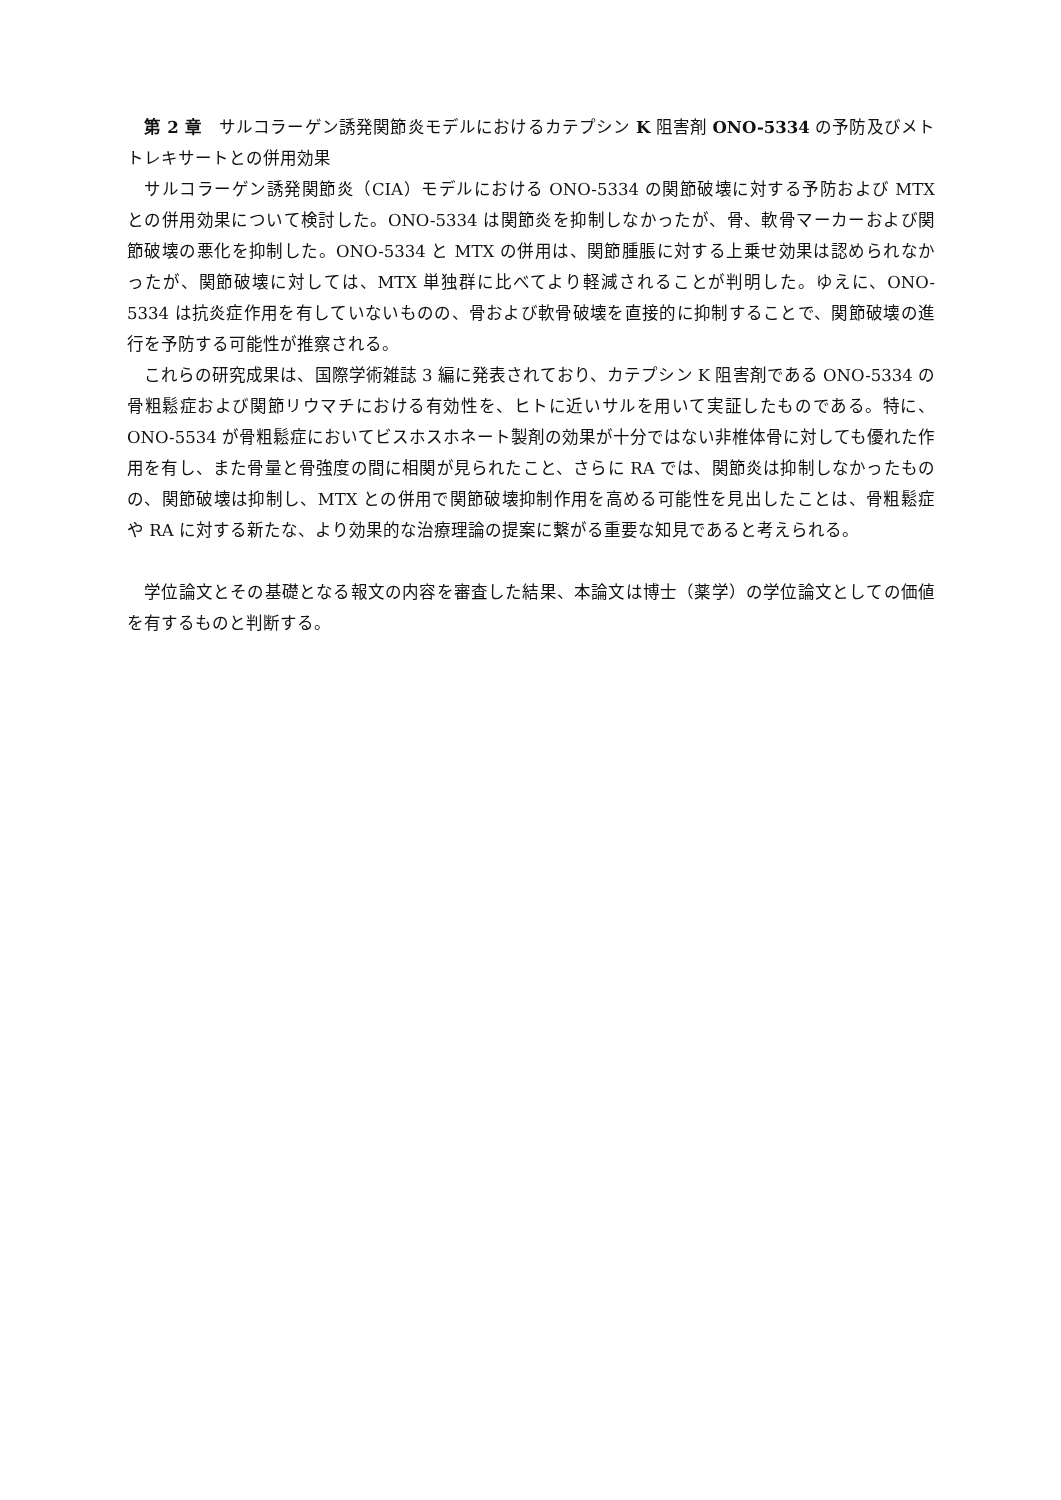第 2 章　サルコラーゲン誘発関節炎モデルにおけるカテプシン K 阻害剤 ONO-5334 の予防及びメトトレキサートとの併用効果
　サルコラーゲン誘発関節炎（CIA）モデルにおける ONO-5334 の関節破壊に対する予防および MTX との併用効果について検討した。ONO-5334 は関節炎を抑制しなかったが、骨、軟骨マーカーおよび関節破壊の悪化を抑制した。ONO-5334 と MTX の併用は、関節腫脹に対する上乗せ効果は認められなかったが、関節破壊に対しては、MTX 単独群に比べてより軽減されることが判明した。ゆえに、ONO-5334 は抗炎症作用を有していないものの、骨および軟骨破壊を直接的に抑制することで、関節破壊の進行を予防する可能性が推察される。
　これらの研究成果は、国際学術雑誌 3 編に発表されており、カテプシン K 阻害剤である ONO-5334 の骨粗鬆症および関節リウマチにおける有効性を、ヒトに近いサルを用いて実証したものである。特に、ONO-5534 が骨粗鬆症においてビスホスホネート製剤の効果が十分ではない非椎体骨に対しても優れた作用を有し、また骨量と骨強度の間に相関が見られたこと、さらに RA では、関節炎は抑制しなかったものの、関節破壊は抑制し、MTX との併用で関節破壊抑制作用を高める可能性を見出したことは、骨粗鬆症や RA に対する新たな、より効果的な治療理論の提案に繋がる重要な知見であると考えられる。
　学位論文とその基礎となる報文の内容を審査した結果、本論文は博士（薬学）の学位論文としての価値を有するものと判断する。